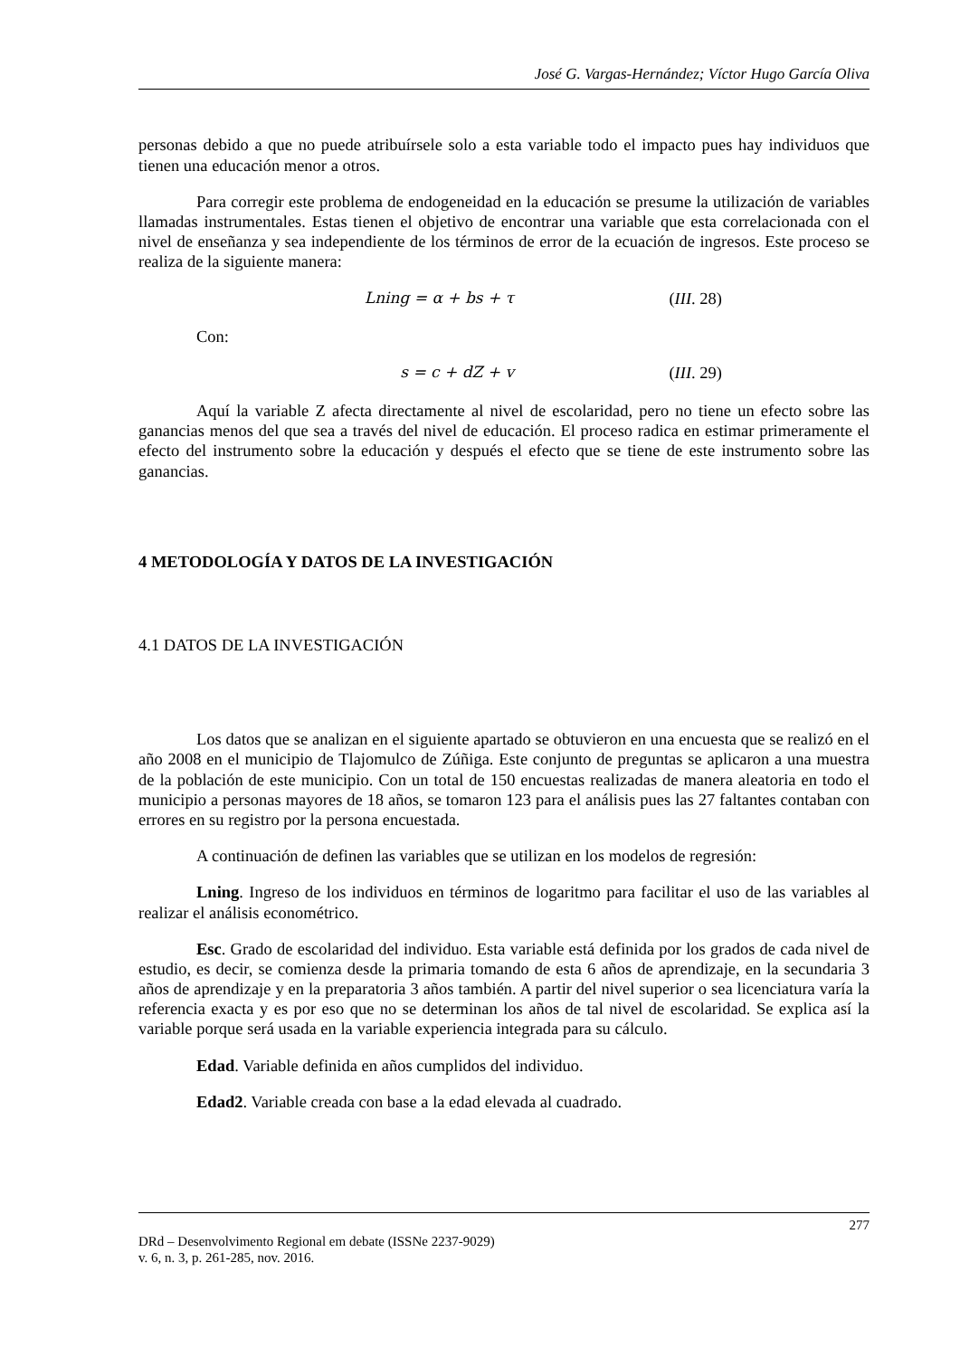José G. Vargas-Hernández; Víctor Hugo García Oliva
personas debido a que no puede atribuírsele solo a esta variable todo el impacto pues hay individuos que tienen una educación menor a otros.
Para corregir este problema de endogeneidad en la educación se presume la utilización de variables llamadas instrumentales. Estas tienen el objetivo de encontrar una variable que esta correlacionada con el nivel de enseñanza y sea independiente de los términos de error de la ecuación de ingresos. Este proceso se realiza de la siguiente manera:
Lning = α + bs + τ (III. 28)
Con:
s = c + dZ + v (III. 29)
Aquí la variable Z afecta directamente al nivel de escolaridad, pero no tiene un efecto sobre las ganancias menos del que sea a través del nivel de educación. El proceso radica en estimar primeramente el efecto del instrumento sobre la educación y después el efecto que se tiene de este instrumento sobre las ganancias.
4 METODOLOGÍA Y DATOS DE LA INVESTIGACIÓN
4.1 DATOS DE LA INVESTIGACIÓN
Los datos que se analizan en el siguiente apartado se obtuvieron en una encuesta que se realizó en el año 2008 en el municipio de Tlajomulco de Zúñiga. Este conjunto de preguntas se aplicaron a una muestra de la población de este municipio. Con un total de 150 encuestas realizadas de manera aleatoria en todo el municipio a personas mayores de 18 años, se tomaron 123 para el análisis pues las 27 faltantes contaban con errores en su registro por la persona encuestada.
A continuación de definen las variables que se utilizan en los modelos de regresión:
Lning. Ingreso de los individuos en términos de logaritmo para facilitar el uso de las variables al realizar el análisis econométrico.
Esc. Grado de escolaridad del individuo. Esta variable está definida por los grados de cada nivel de estudio, es decir, se comienza desde la primaria tomando de esta 6 años de aprendizaje, en la secundaria 3 años de aprendizaje y en la preparatoria 3 años también. A partir del nivel superior o sea licenciatura varía la referencia exacta y es por eso que no se determinan los años de tal nivel de escolaridad. Se explica así la variable porque será usada en la variable experiencia integrada para su cálculo.
Edad. Variable definida en años cumplidos del individuo.
Edad2. Variable creada con base a la edad elevada al cuadrado.
277
DRd – Desenvolvimento Regional em debate (ISSNe 2237-9029)
v. 6, n. 3, p. 261-285, nov. 2016.